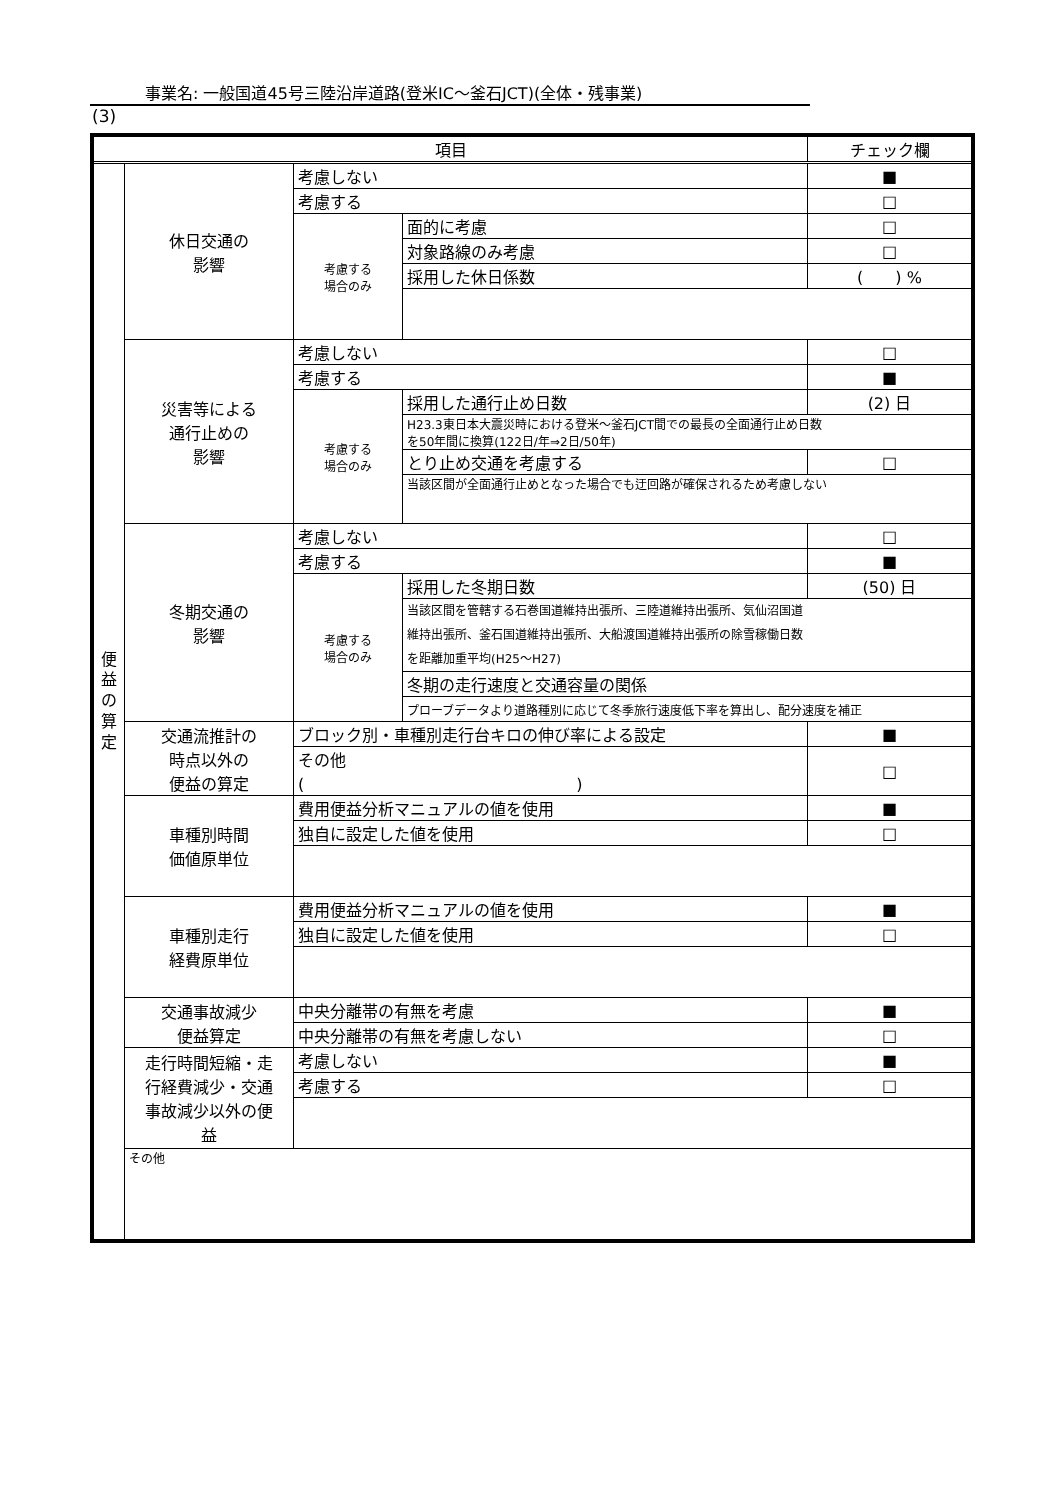事業名: 一般国道45号三陸沿岸道路(登米IC～釜石JCT)(全体・残事業)
(3)
| 項目 | | | | チェック欄 |
| --- | --- | --- | --- | --- |
| 便 益 の 算 定 | 休日交通の 影響 | 考慮しない | | ■ |
| | | 考慮する | | □ |
| | | 考慮する 場合のみ | 面的に考慮 | □ |
| | | | 対象路線のみ考慮 | □ |
| | | | 採用した休日係数 | ( ) % |
| | 災害等による 通行止めの 影響 | 考慮しない | | □ |
| | | 考慮する | | ■ |
| | | 考慮する 場合のみ | 採用した通行止め日数 | (2) 日 |
| | | | H23.3東日本大震災時における登米～釜石JCT間での最長の全面通行止め日数 を50年間に換算(122日/年⇒2日/50年) | |
| | | | とり止め交通を考慮する | □ |
| | | | 当該区間が全面通行止めとなった場合でも迂回路が確保されるため考慮しない | |
| | 冬期交通の 影響 | 考慮しない | | □ |
| | | 考慮する | | ■ |
| | | 考慮する 場合のみ | 採用した冬期日数 | (50) 日 |
| | | | 当該区間を管轄する石巻国道維持出張所、三陸道維持出張所、気仙沼国道 維持出張所、釜石国道維持出張所、大船渡国道維持出張所の除雪稼働日数 を距離加重平均(H25～H27) | |
| | | | 冬期の走行速度と交通容量の関係 | |
| | | | プローブデータより道路種別に応じて冬季旅行速度低下率を算出し、配分速度を補正 | |
| | 交通流推計の 時点以外の 便益の算定 | ブロック別・車種別走行台キロの伸び率による設定 | | ■ |
| | | その他 ( ) | | □ |
| | 車種別時間 価値原単位 | 費用便益分析マニュアルの値を使用 | | ■ |
| | | 独自に設定した値を使用 | | □ |
| | 車種別走行 経費原単位 | 費用便益分析マニュアルの値を使用 | | ■ |
| | | 独自に設定した値を使用 | | □ |
| | 交通事故減少 便益算定 | 中央分離帯の有無を考慮 | | ■ |
| | | 中央分離帯の有無を考慮しない | | □ |
| | 走行時間短縮・走 行経費減少・交通 事故減少以外の便 益 | 考慮しない | | ■ |
| | | 考慮する | | □ |
| | その他 | | | |